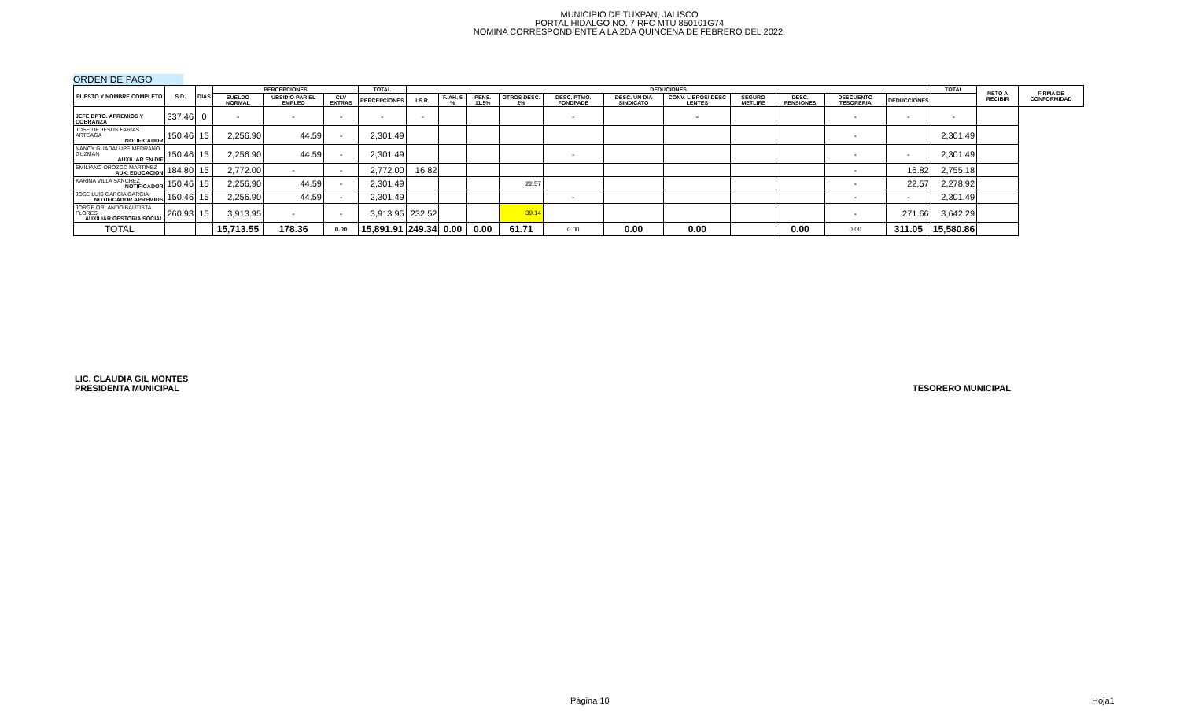MUNICIPIO DE TUXPAN, JALISCO
PORTAL HIDALGO NO. 7 RFC MTU 850101G74
NOMINA CORRESPONDIENTE A LA 2DA QUINCENA DE FEBRERO DEL 2022.
ORDEN DE PAGO
| PUESTO Y NOMBRE COMPLETO | S.D. | DIAS | PERCEPCIONES | | | TOTAL | DEDUCIONES | | | | | | | | | | | TOTAL | NETO A RECIBIR | FIRMA DE CONFORMIDAD |
| --- | --- | --- | --- | --- | --- | --- | --- | --- | --- | --- | --- | --- | --- | --- | --- | --- | --- | --- | --- | --- |
| | | | SUELDO NORMAL | UBSIDIO PAR EL EMPLEO | CLV EXTRAS | PERCEPCIONES | I.S.R. | F. AH. 5 % | PENS. 11.5% | OTROS DESC. 2% | DESC. PTMO. FONDPADE | DESC. UN DIA SINDICATO | CONV. LIBROS/ DESC LENTES | SEGURO METLIFE | DESC. PENSIONES | DESCUENTO TESORERIA | DEDUCCIONES | | | |
| JEFE DPTO. APREMIOS Y COBRANZA | 337.46 | 0 | - | - | - | - | - | | | | - | | - | | | - | - | - | | |
| JOSE DE JESUS FARIAS ARTEAGA NOTIFICADOR | 150.46 | 15 | 2,256.90 | 44.59 | - | 2,301.49 | | | | | | | | | | - | | 2,301.49 | | |
| NANCY GUADALUPE MEDRANO GUZMAN AUXILIAR EN DIF | 150.46 | 15 | 2,256.90 | 44.59 | - | 2,301.49 | | | | | - | | | | | - | - | 2,301.49 | | |
| EMILIANO OROZCO MARTINEZ AUX. EDUCACION | 184.80 | 15 | 2,772.00 | - | - | 2,772.00 | 16.82 | | | | | | | | | - | 16.82 | 2,755.18 | | |
| KARINA VILLA SANCHEZ NOTIFICADOR | 150.46 | 15 | 2,256.90 | 44.59 | - | 2,301.49 | | | | 22.57 | | | | | | - | 22.57 | 2,278.92 | | |
| JOSE LUIS GARCIA GARCIA NOTIFICADOR APREMIOS | 150.46 | 15 | 2,256.90 | 44.59 | - | 2,301.49 | | | | | - | | | | | - | - | 2,301.49 | | |
| JORGE ORLANDO BAUTISTA FLORES AUXILIAR GESTORIA SOCIAL | 260.93 | 15 | 3,913.95 | - | - | 3,913.95 | 232.52 | | | 39.14 | | | | | | - | 271.66 | 3,642.29 | | |
| TOTAL | | | 15,713.55 | 178.36 | 0.00 | 15,891.91 | 249.34 | 0.00 | 0.00 | 61.71 | 0.00 | 0.00 | 0.00 | | 0.00 | 0.00 | 311.05 | 15,580.86 | | |
LIC. CLAUDIA GIL MONTES
PRESIDENTA MUNICIPAL
TESORERO MUNICIPAL
Página 10 Hoja1